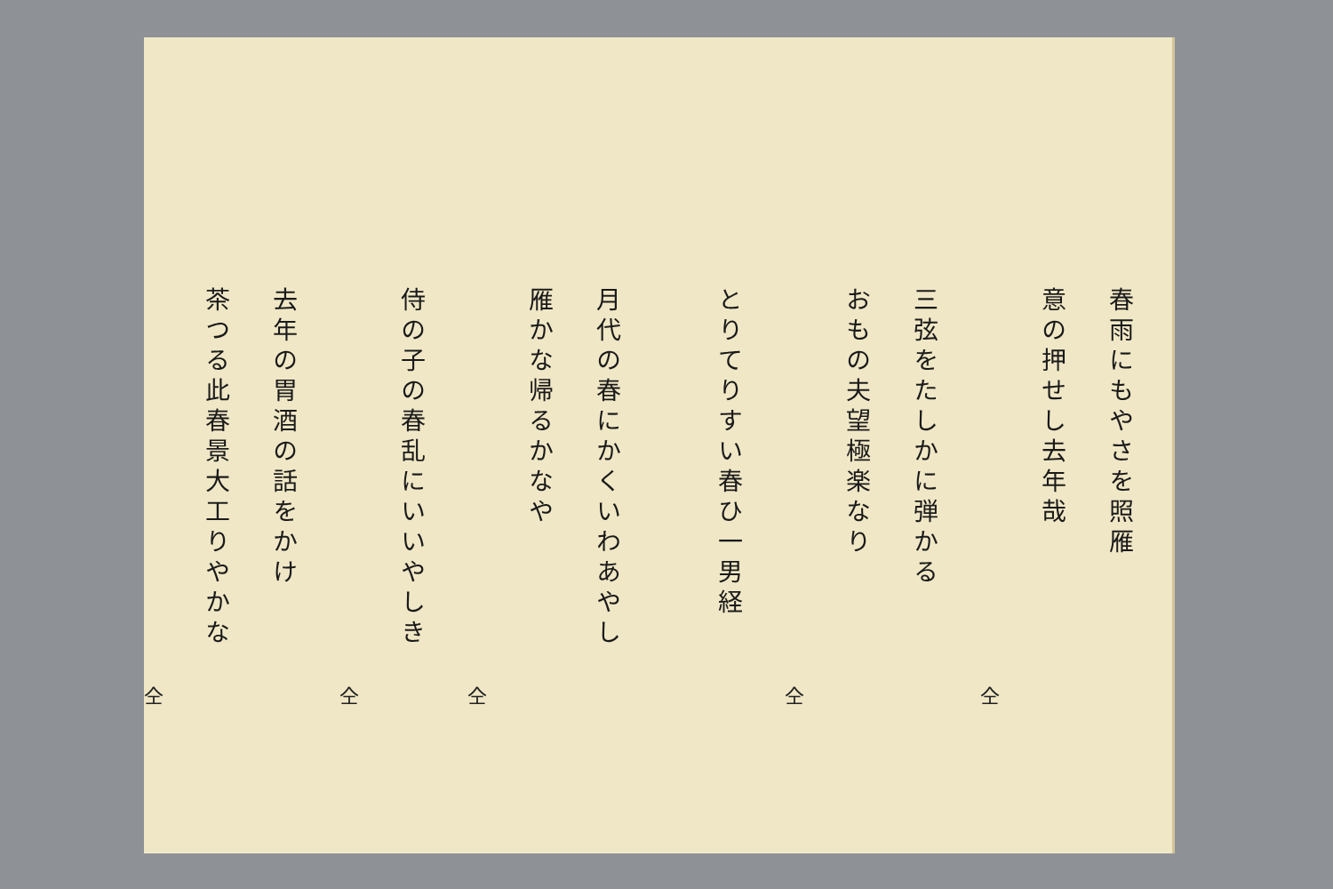月代の春にかくいわあやし
雁かな帰るかなや
仝
侍の子の春乱にいいやしき
仝
去年の胃酒の話をかけ
茶つる此春景大工りやかな
仝
春雨にもやさを照雁
意の押せし去年哉
仝
三弦をたしかに弾かる
おもの夫望極楽なり
仝
とりてりすい春ひ一男経